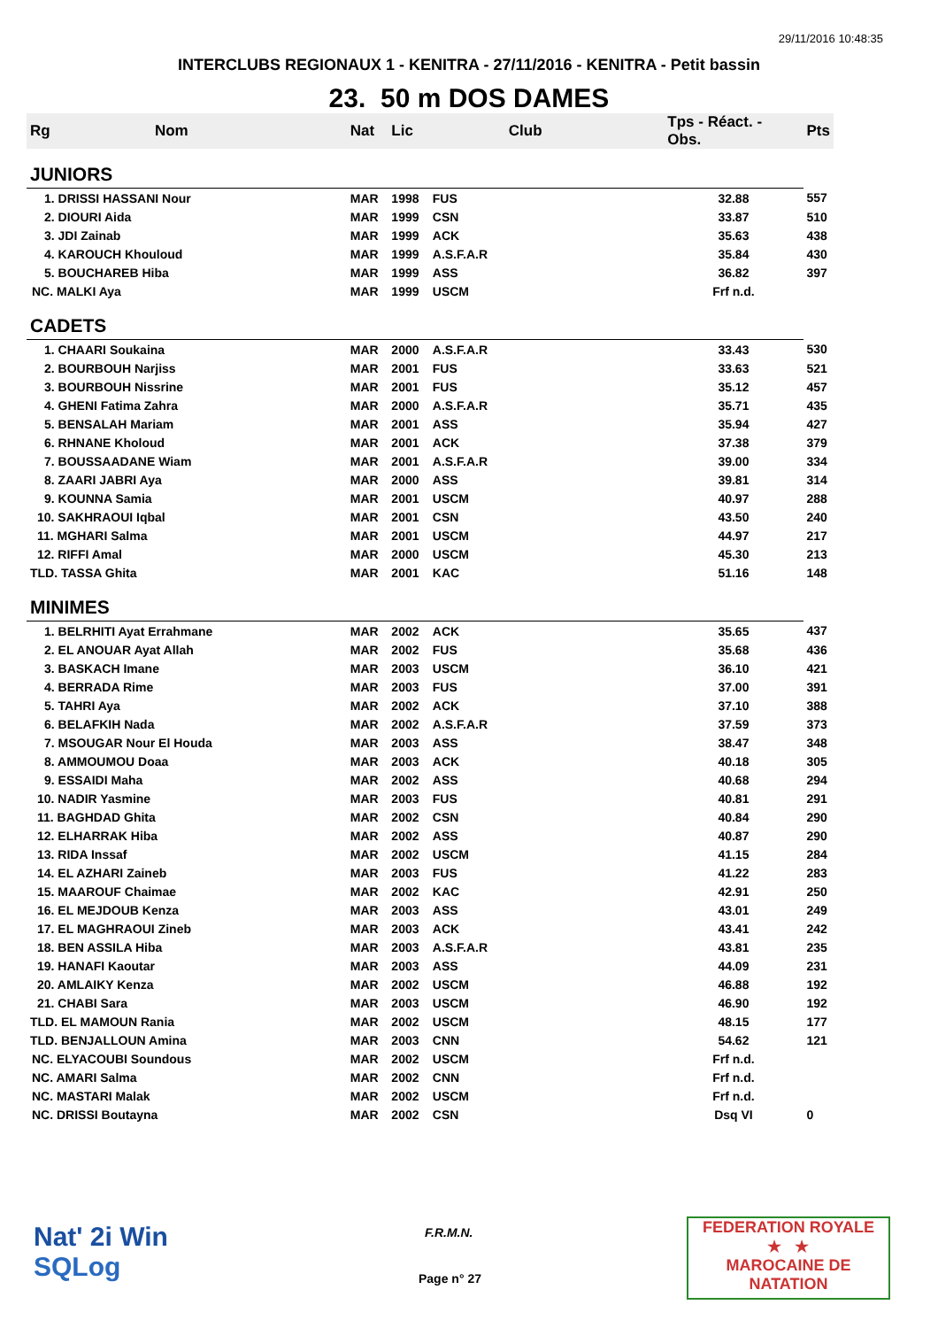29/11/2016 10:48:35
INTERCLUBS REGIONAUX 1 - KENITRA - 27/11/2016 - KENITRA - Petit bassin
23. 50 m DOS DAMES
| Rg | Nom | Nat | Lic | Club | Tps - Réact. - Obs. | Pts |
| --- | --- | --- | --- | --- | --- | --- |
| JUNIORS | | | | | | |
| 1. DRISSI HASSANI Nour | | MAR | 1998 | FUS | 32.88 | 557 |
| 2. DIOURI Aida | | MAR | 1999 | CSN | 33.87 | 510 |
| 3. JDI Zainab | | MAR | 1999 | ACK | 35.63 | 438 |
| 4. KAROUCH Khouloud | | MAR | 1999 | A.S.F.A.R | 35.84 | 430 |
| 5. BOUCHAREB Hiba | | MAR | 1999 | ASS | 36.82 | 397 |
| NC. MALKI Aya | | MAR | 1999 | USCM | Frf n.d. | |
| CADETS | | | | | | |
| 1. CHAARI Soukaina | | MAR | 2000 | A.S.F.A.R | 33.43 | 530 |
| 2. BOURBOUH Narjiss | | MAR | 2001 | FUS | 33.63 | 521 |
| 3. BOURBOUH Nissrine | | MAR | 2001 | FUS | 35.12 | 457 |
| 4. GHENI Fatima Zahra | | MAR | 2000 | A.S.F.A.R | 35.71 | 435 |
| 5. BENSALAH Mariam | | MAR | 2001 | ASS | 35.94 | 427 |
| 6. RHNANE Kholoud | | MAR | 2001 | ACK | 37.38 | 379 |
| 7. BOUSSAADANE Wiam | | MAR | 2001 | A.S.F.A.R | 39.00 | 334 |
| 8. ZAARI JABRI Aya | | MAR | 2000 | ASS | 39.81 | 314 |
| 9. KOUNNA Samia | | MAR | 2001 | USCM | 40.97 | 288 |
| 10. SAKHRAOUI Iqbal | | MAR | 2001 | CSN | 43.50 | 240 |
| 11. MGHARI Salma | | MAR | 2001 | USCM | 44.97 | 217 |
| 12. RIFFI Amal | | MAR | 2000 | USCM | 45.30 | 213 |
| TLD. TASSA Ghita | | MAR | 2001 | KAC | 51.16 | 148 |
| MINIMES | | | | | | |
| 1. BELRHITI Ayat Errahmane | | MAR | 2002 | ACK | 35.65 | 437 |
| 2. EL ANOUAR Ayat Allah | | MAR | 2002 | FUS | 35.68 | 436 |
| 3. BASKACH Imane | | MAR | 2003 | USCM | 36.10 | 421 |
| 4. BERRADA Rime | | MAR | 2003 | FUS | 37.00 | 391 |
| 5. TAHRI Aya | | MAR | 2002 | ACK | 37.10 | 388 |
| 6. BELAFKIH Nada | | MAR | 2002 | A.S.F.A.R | 37.59 | 373 |
| 7. MSOUGAR Nour El Houda | | MAR | 2003 | ASS | 38.47 | 348 |
| 8. AMMOUMOU Doaa | | MAR | 2003 | ACK | 40.18 | 305 |
| 9. ESSAIDI Maha | | MAR | 2002 | ASS | 40.68 | 294 |
| 10. NADIR Yasmine | | MAR | 2003 | FUS | 40.81 | 291 |
| 11. BAGHDAD Ghita | | MAR | 2002 | CSN | 40.84 | 290 |
| 12. ELHARRAK Hiba | | MAR | 2002 | ASS | 40.87 | 290 |
| 13. RIDA Inssaf | | MAR | 2002 | USCM | 41.15 | 284 |
| 14. EL AZHARI Zaineb | | MAR | 2003 | FUS | 41.22 | 283 |
| 15. MAAROUF Chaimae | | MAR | 2002 | KAC | 42.91 | 250 |
| 16. EL MEJDOUB Kenza | | MAR | 2003 | ASS | 43.01 | 249 |
| 17. EL MAGHRAOUI Zineb | | MAR | 2003 | ACK | 43.41 | 242 |
| 18. BEN ASSILA Hiba | | MAR | 2003 | A.S.F.A.R | 43.81 | 235 |
| 19. HANAFI Kaoutar | | MAR | 2003 | ASS | 44.09 | 231 |
| 20. AMLAIKY Kenza | | MAR | 2002 | USCM | 46.88 | 192 |
| 21. CHABI Sara | | MAR | 2003 | USCM | 46.90 | 192 |
| TLD. EL MAMOUN Rania | | MAR | 2002 | USCM | 48.15 | 177 |
| TLD. BENJALLOUN Amina | | MAR | 2003 | CNN | 54.62 | 121 |
| NC. ELYACOUBI Soundous | | MAR | 2002 | USCM | Frf n.d. | |
| NC. AMARI Salma | | MAR | 2002 | CNN | Frf n.d. | |
| NC. MASTARI Malak | | MAR | 2002 | USCM | Frf n.d. | |
| NC. DRISSI Boutayna | | MAR | 2002 | CSN | Dsq VI | 0 |
Nat' 2i Win
SQLog
F.R.M.N.
Page n° 27
FEDERATION ROYALE
★ ★
MAROCAINE DE NATATION